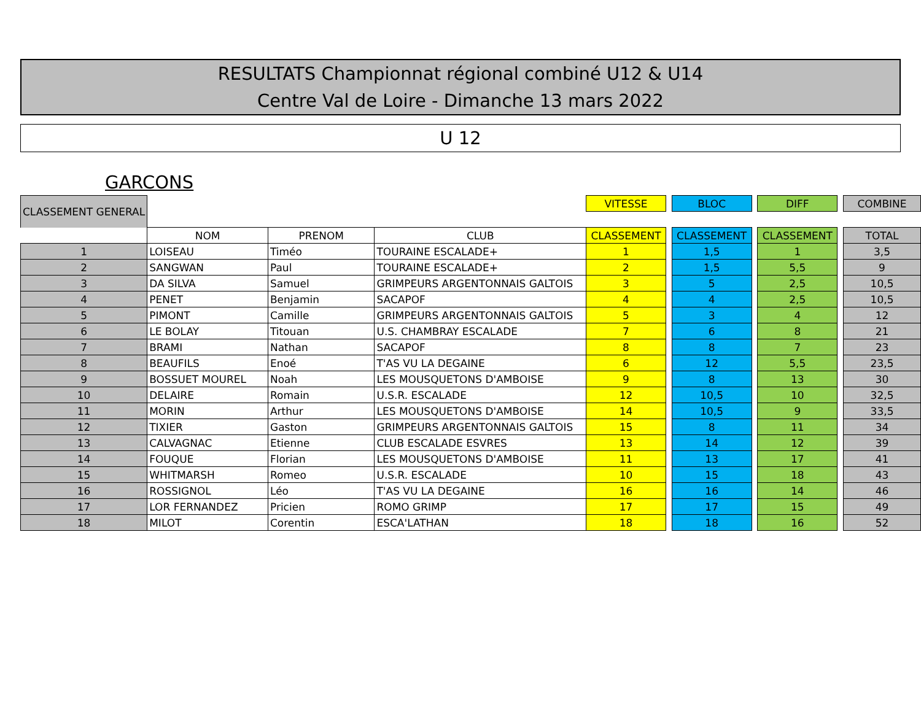RESULTATS Championnat régional combiné U12 & U14
Centre Val de Loire - Dimanche 13 mars 2022
U 12
GARCONS
| CLASSEMENT GENERAL | | | | VITESSE | | BLOC | | DIFF | | COMBINE |
| | NOM | PRENOM | CLUB | CLASSEMENT | | CLASSEMENT | | CLASSEMENT | | TOTAL |
| 1 | LOISEAU | Timéo | TOURAINE ESCALADE+ | 1 | | 1,5 | | 1 | | 3,5 |
| 2 | SANGWAN | Paul | TOURAINE ESCALADE+ | 2 | | 1,5 | | 5,5 | | 9 |
| 3 | DA SILVA | Samuel | GRIMPEURS ARGENTONNAIS GALTOIS | 3 | | 5 | | 2,5 | | 10,5 |
| 4 | PENET | Benjamin | SACAPOF | 4 | | 4 | | 2,5 | | 10,5 |
| 5 | PIMONT | Camille | GRIMPEURS ARGENTONNAIS GALTOIS | 5 | | 3 | | 4 | | 12 |
| 6 | LE BOLAY | Titouan | U.S. CHAMBRAY ESCALADE | 7 | | 6 | | 8 | | 21 |
| 7 | BRAMI | Nathan | SACAPOF | 8 | | 8 | | 7 | | 23 |
| 8 | BEAUFILS | Enoé | T'AS VU LA DEGAINE | 6 | | 12 | | 5,5 | | 23,5 |
| 9 | BOSSUET MOUREL | Noah | LES MOUSQUETONS D'AMBOISE | 9 | | 8 | | 13 | | 30 |
| 10 | DELAIRE | Romain | U.S.R. ESCALADE | 12 | | 10,5 | | 10 | | 32,5 |
| 11 | MORIN | Arthur | LES MOUSQUETONS D'AMBOISE | 14 | | 10,5 | | 9 | | 33,5 |
| 12 | TIXIER | Gaston | GRIMPEURS ARGENTONNAIS GALTOIS | 15 | | 8 | | 11 | | 34 |
| 13 | CALVAGNAC | Etienne | CLUB ESCALADE ESVRES | 13 | | 14 | | 12 | | 39 |
| 14 | FOUQUE | Florian | LES MOUSQUETONS D'AMBOISE | 11 | | 13 | | 17 | | 41 |
| 15 | WHITMARSH | Romeo | U.S.R. ESCALADE | 10 | | 15 | | 18 | | 43 |
| 16 | ROSSIGNOL | Léo | T'AS VU LA DEGAINE | 16 | | 16 | | 14 | | 46 |
| 17 | LOR FERNANDEZ | Pricien | ROMO GRIMP | 17 | | 17 | | 15 | | 49 |
| 18 | MILOT | Corentin | ESCA'LATHAN | 18 | | 18 | | 16 | | 52 |